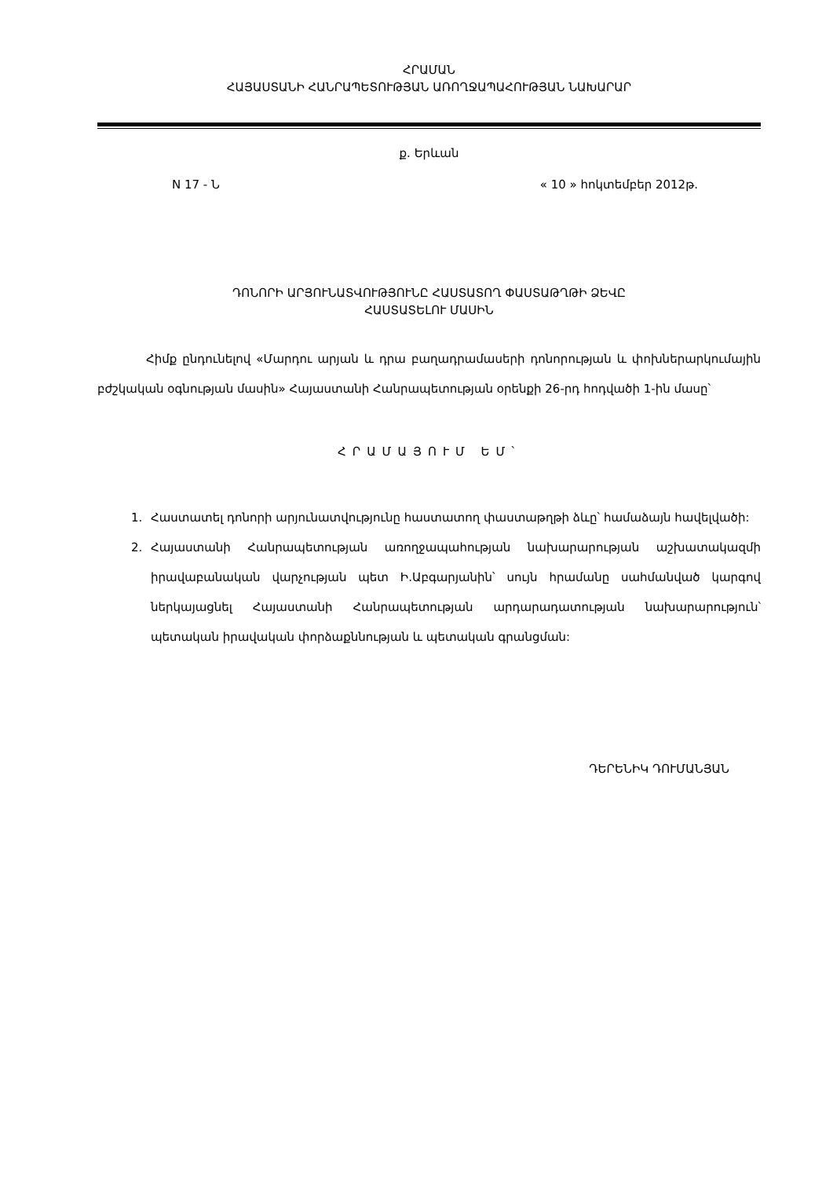ՀՐԱՄԱՆ
ՀԱՅԱՍՏԱՆԻ ՀԱՆՐԱՊԵՏՈՒԹՅԱՆ ԱՌՈՂՋԱՊԱՀՈՒԹՅԱՆ ՆԱԽԱՐԱՐ
ք. Երևան
N 17 - Ն « 10 » հոկտեմբեր 2012թ.
ԴՈՆՈՐԻ ԱՐՅՈՒՆԱՏՎՈՒԹՅՈՒՆԸ ՀԱՍՏԱՏՈՂ ՓԱՍՏԱԹՂԹԻ ՁԵՎԸ
ՀԱՍՏԱՏԵԼՈՒ ՄԱՍԻՆ
Հիմք ընդունելով «Մարդու արյան և դրա բաղադրամասերի դոնորության և փոխներարկումային բժշկական օգնության մասին» Հայաստանի Հանրապետության օրենքի 26-րդ հոդվածի 1-ին մասը՝
ՀՐԱՄԱՅՈՒՄ ԵՄ՝
1. Հաստատել դոնորի արյունատվությունը հաստատող փաստաթղթի ձևը՝ համաձայն հավելվածի:
2. Հայաստանի Հանրապետության առողջապահության նախարարության աշխատակազմի իրավաբանական վարչության պետ Ի.Աբգարյանին՝ սույն հրամանը սահմանված կարգով ներկայացնել Հայաստանի Հանրապետության արդարադատության նախարարություն՝ պետական իրավական փորձաքննության և պետական գրանցման:
ԴԵՐԵՆԻԿ ԴՈՒՄԱՆՅԱՆ